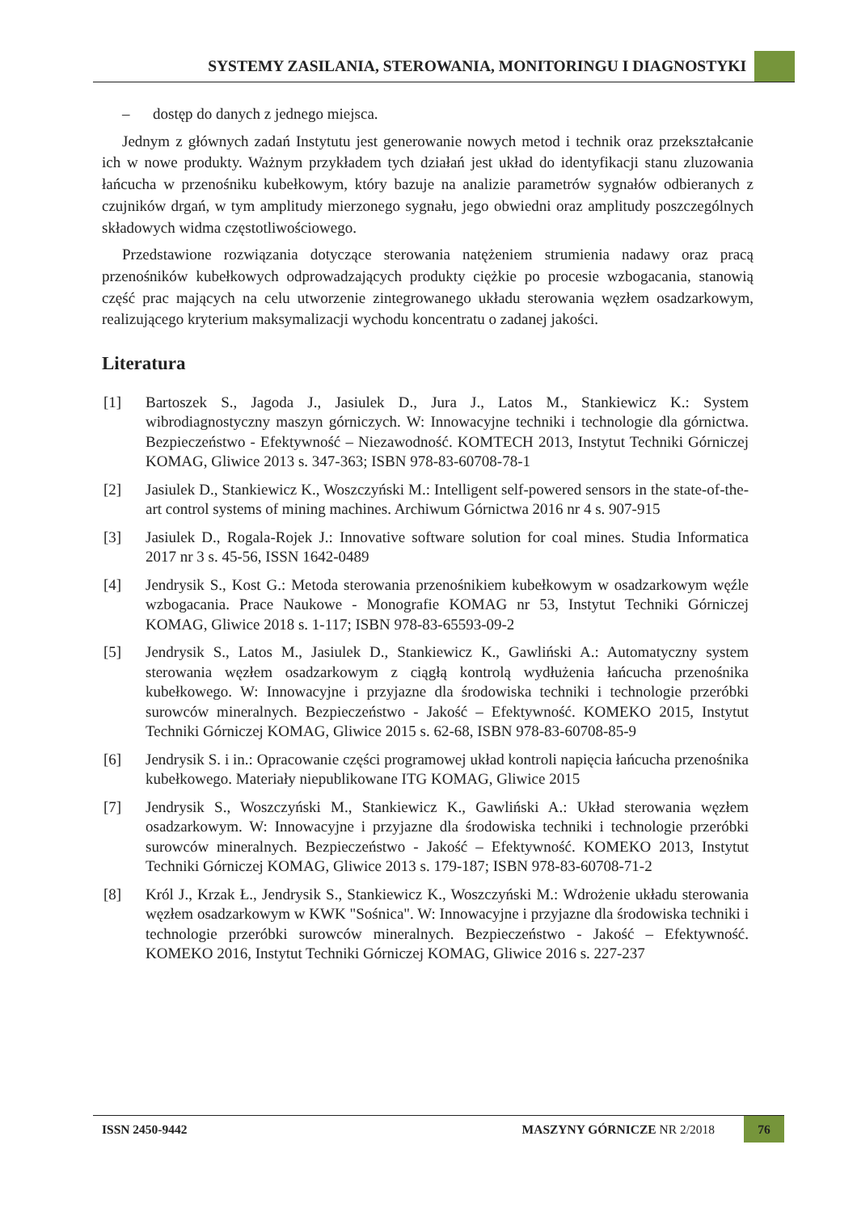SYSTEMY ZASILANIA, STEROWANIA, MONITORINGU I DIAGNOSTYKI
– dostęp do danych z jednego miejsca.
Jednym z głównych zadań Instytutu jest generowanie nowych metod i technik oraz przekształcanie ich w nowe produkty. Ważnym przykładem tych działań jest układ do identyfikacji stanu zluzowania łańcucha w przenośniku kubełkowym, który bazuje na analizie parametrów sygnałów odbieranych z czujników drgań, w tym amplitudy mierzonego sygnału, jego obwiedni oraz amplitudy poszczególnych składowych widma częstotliwościowego.
Przedstawione rozwiązania dotyczące sterowania natężeniem strumienia nadawy oraz pracą przenośników kubełkowych odprowadzających produkty ciężkie po procesie wzbogacania, stanowią część prac mających na celu utworzenie zintegrowanego układu sterowania węzłem osadzarkowym, realizującego kryterium maksymalizacji wychodu koncentratu o zadanej jakości.
Literatura
[1] Bartoszek S., Jagoda J., Jasiulek D., Jura J., Latos M., Stankiewicz K.: System wibrodiagnostyczny maszyn górniczych. W: Innowacyjne techniki i technologie dla górnictwa. Bezpieczeństwo - Efektywność – Niezawodność. KOMTECH 2013, Instytut Techniki Górniczej KOMAG, Gliwice 2013 s. 347-363; ISBN 978-83-60708-78-1
[2] Jasiulek D., Stankiewicz K., Woszczyński M.: Intelligent self-powered sensors in the state-of-the-art control systems of mining machines. Archiwum Górnictwa 2016 nr 4 s. 907-915
[3] Jasiulek D., Rogala-Rojek J.: Innovative software solution for coal mines. Studia Informatica 2017 nr 3 s. 45-56, ISSN 1642-0489
[4] Jendrysik S., Kost G.: Metoda sterowania przenośnikiem kubełkowym w osadzarkowym węźle wzbogacania. Prace Naukowe - Monografie KOMAG nr 53, Instytut Techniki Górniczej KOMAG, Gliwice 2018 s. 1-117; ISBN 978-83-65593-09-2
[5] Jendrysik S., Latos M., Jasiulek D., Stankiewicz K., Gawliński A.: Automatyczny system sterowania węzłem osadzarkowym z ciągłą kontrolą wydłużenia łańcucha przenośnika kubełkowego. W: Innowacyjne i przyjazne dla środowiska techniki i technologie przeróbki surowców mineralnych. Bezpieczeństwo - Jakość – Efektywność. KOMEKO 2015, Instytut Techniki Górniczej KOMAG, Gliwice 2015 s. 62-68, ISBN 978-83-60708-85-9
[6] Jendrysik S. i in.: Opracowanie części programowej układ kontroli napięcia łańcucha przenośnika kubełkowego. Materiały niepublikowane ITG KOMAG, Gliwice 2015
[7] Jendrysik S., Woszczyński M., Stankiewicz K., Gawliński A.: Układ sterowania węzłem osadzarkowym. W: Innowacyjne i przyjazne dla środowiska techniki i technologie przeróbki surowców mineralnych. Bezpieczeństwo - Jakość – Efektywność. KOMEKO 2013, Instytut Techniki Górniczej KOMAG, Gliwice 2013 s. 179-187; ISBN 978-83-60708-71-2
[8] Król J., Krzak Ł., Jendrysik S., Stankiewicz K., Woszczyński M.: Wdrożenie układu sterowania węzłem osadzarkowym w KWK "Sośnica". W: Innowacyjne i przyjazne dla środowiska techniki i technologie przeróbki surowców mineralnych. Bezpieczeństwo - Jakość – Efektywność. KOMEKO 2016, Instytut Techniki Górniczej KOMAG, Gliwice 2016 s. 227-237
ISSN 2450-9442 MASZYNY GÓRNICZE NR 2/2018 76